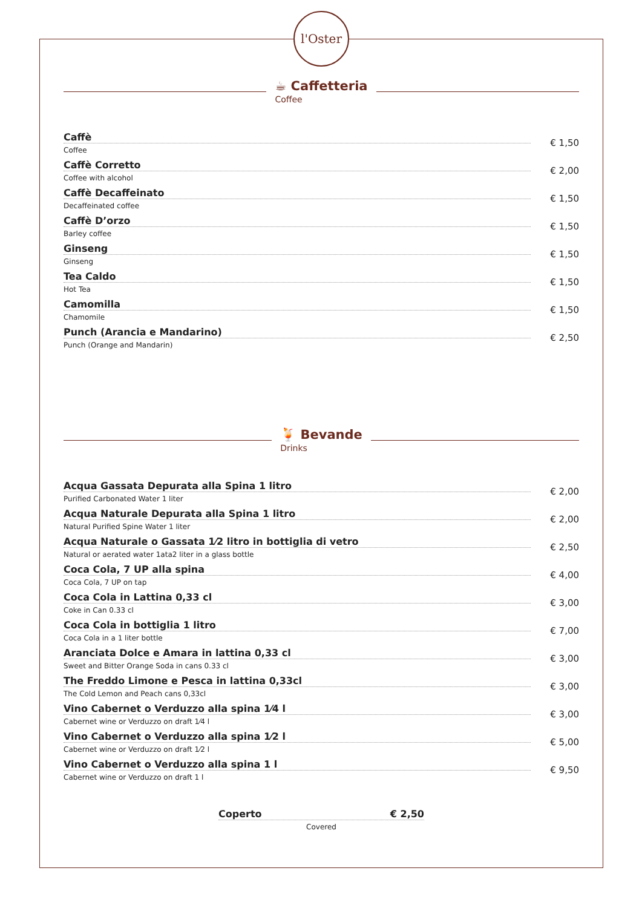l'Oster
☕ Caffetteria
Coffee
Caffè
Coffee
€ 1,50
Caffè Corretto
Coffee with alcohol
€ 2,00
Caffè Decaffeinato
Decaffeinated coffee
€ 1,50
Caffè D’orzo
Barley coffee
€ 1,50
Ginseng
Ginseng
€ 1,50
Tea Caldo
Hot Tea
€ 1,50
Camomilla
Chamomile
€ 1,50
Punch (Arancia e Mandarino)
Punch (Orange and Mandarin)
€ 2,50
🍹 Bevande
Drinks
Acqua Gassata Depurata alla Spina 1 litro
Purified Carbonated Water 1 liter
€ 2,00
Acqua Naturale Depurata alla Spina 1 litro
Natural Purified Spine Water 1 liter
€ 2,00
Acqua Naturale o Gassata 1⁄2 litro in bottiglia di vetro
Natural or aerated water 1ata2 liter in a glass bottle
€ 2,50
Coca Cola, 7 UP alla spina
Coca Cola, 7 UP on tap
€ 4,00
Coca Cola in Lattina 0,33 cl
Coke in Can 0.33 cl
€ 3,00
Coca Cola in bottiglia 1 litro
Coca Cola in a 1 liter bottle
€ 7,00
Aranciata Dolce e Amara in lattina 0,33 cl
Sweet and Bitter Orange Soda in cans 0.33 cl
€ 3,00
The Freddo Limone e Pesca in lattina 0,33cl
The Cold Lemon and Peach cans 0,33cl
€ 3,00
Vino Cabernet o Verduzzo alla spina 1⁄4 l
Cabernet wine or Verduzzo on draft 1⁄4 l
€ 3,00
Vino Cabernet o Verduzzo alla spina 1⁄2 l
Cabernet wine or Verduzzo on draft 1⁄2 l
€ 5,00
Vino Cabernet o Verduzzo alla spina 1 l
Cabernet wine or Verduzzo on draft 1 l
€ 9,50
Coperto € 2,50
Covered